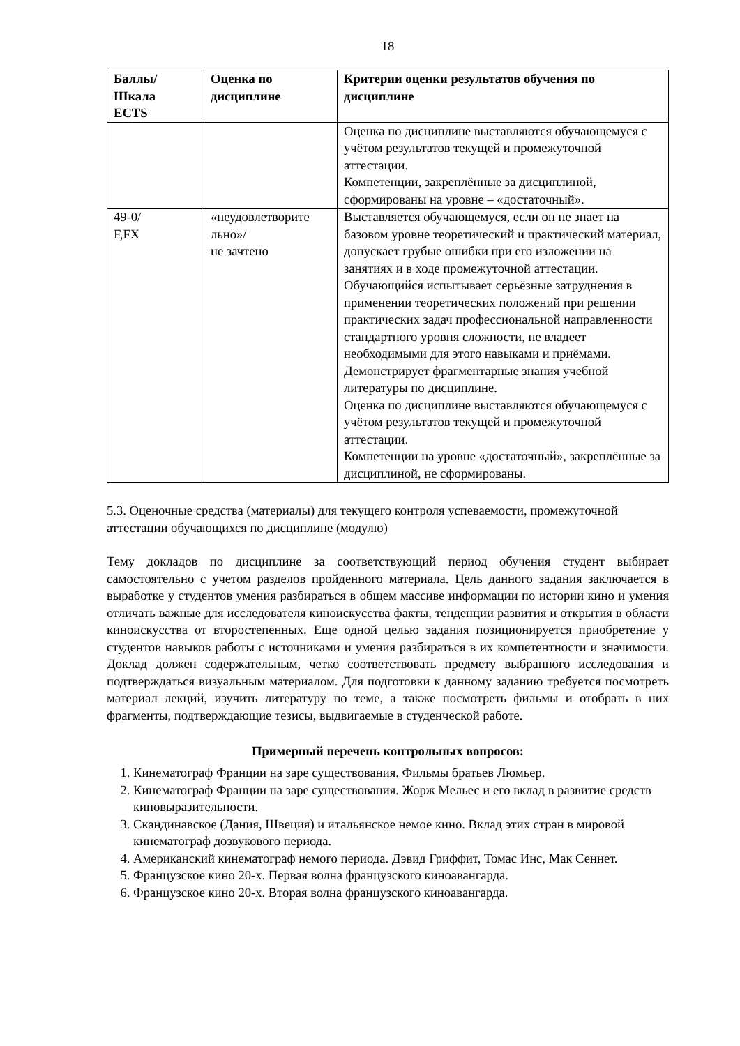18
| Баллы/ Шкала ECTS | Оценка по дисциплине | Критерии оценки результатов обучения по дисциплине |
| --- | --- | --- |
| | | Оценка по дисциплине выставляются обучающемуся с учётом результатов текущей и промежуточной аттестации. Компетенции, закреплённые за дисциплиной, сформированы на уровне – «достаточный». |
| 49-0/ F,FX | «неудовлетворите льно»/ не зачтено | Выставляется обучающемуся, если он не знает на базовом уровне теоретический и практический материал, допускает грубые ошибки при его изложении на занятиях и в ходе промежуточной аттестации. Обучающийся испытывает серьёзные затруднения в применении теоретических положений при решении практических задач профессиональной направленности стандартного уровня сложности, не владеет необходимыми для этого навыками и приёмами. Демонстрирует фрагментарные знания учебной литературы по дисциплине. Оценка по дисциплине выставляются обучающемуся с учётом результатов текущей и промежуточной аттестации. Компетенции на уровне «достаточный», закреплённые за дисциплиной, не сформированы. |
5.3. Оценочные средства (материалы) для текущего контроля успеваемости, промежуточной аттестации обучающихся по дисциплине (модулю)
Тему докладов по дисциплине за соответствующий период обучения студент выбирает самостоятельно с учетом разделов пройденного материала. Цель данного задания заключается в выработке у студентов умения разбираться в общем массиве информации по истории кино и умения отличать важные для исследователя киноискусства факты, тенденции развития и открытия в области киноискусства от второстепенных. Еще одной целью задания позиционируется приобретение у студентов навыков работы с источниками и умения разбираться в их компетентности и значимости. Доклад должен содержательным, четко соответствовать предмету выбранного исследования и подтверждаться визуальным материалом. Для подготовки к данному заданию требуется посмотреть материал лекций, изучить литературу по теме, а также посмотреть фильмы и отобрать в них фрагменты, подтверждающие тезисы, выдвигаемые в студенческой работе.
Примерный перечень контрольных вопросов:
1. Кинематограф Франции на заре существования. Фильмы братьев Люмьер.
2. Кинематограф Франции на заре существования. Жорж Мельес и его вклад в развитие средств киновыразительности.
3. Скандинавское (Дания, Швеция) и итальянское немое кино. Вклад этих стран в мировой кинематограф дозвукового периода.
4. Американский кинематограф немого периода. Дэвид Гриффит, Томас Инс, Мак Сеннет.
5. Французское кино 20-х. Первая волна французского киноавангарда.
6. Французское кино 20-х. Вторая волна французского киноавангарда.